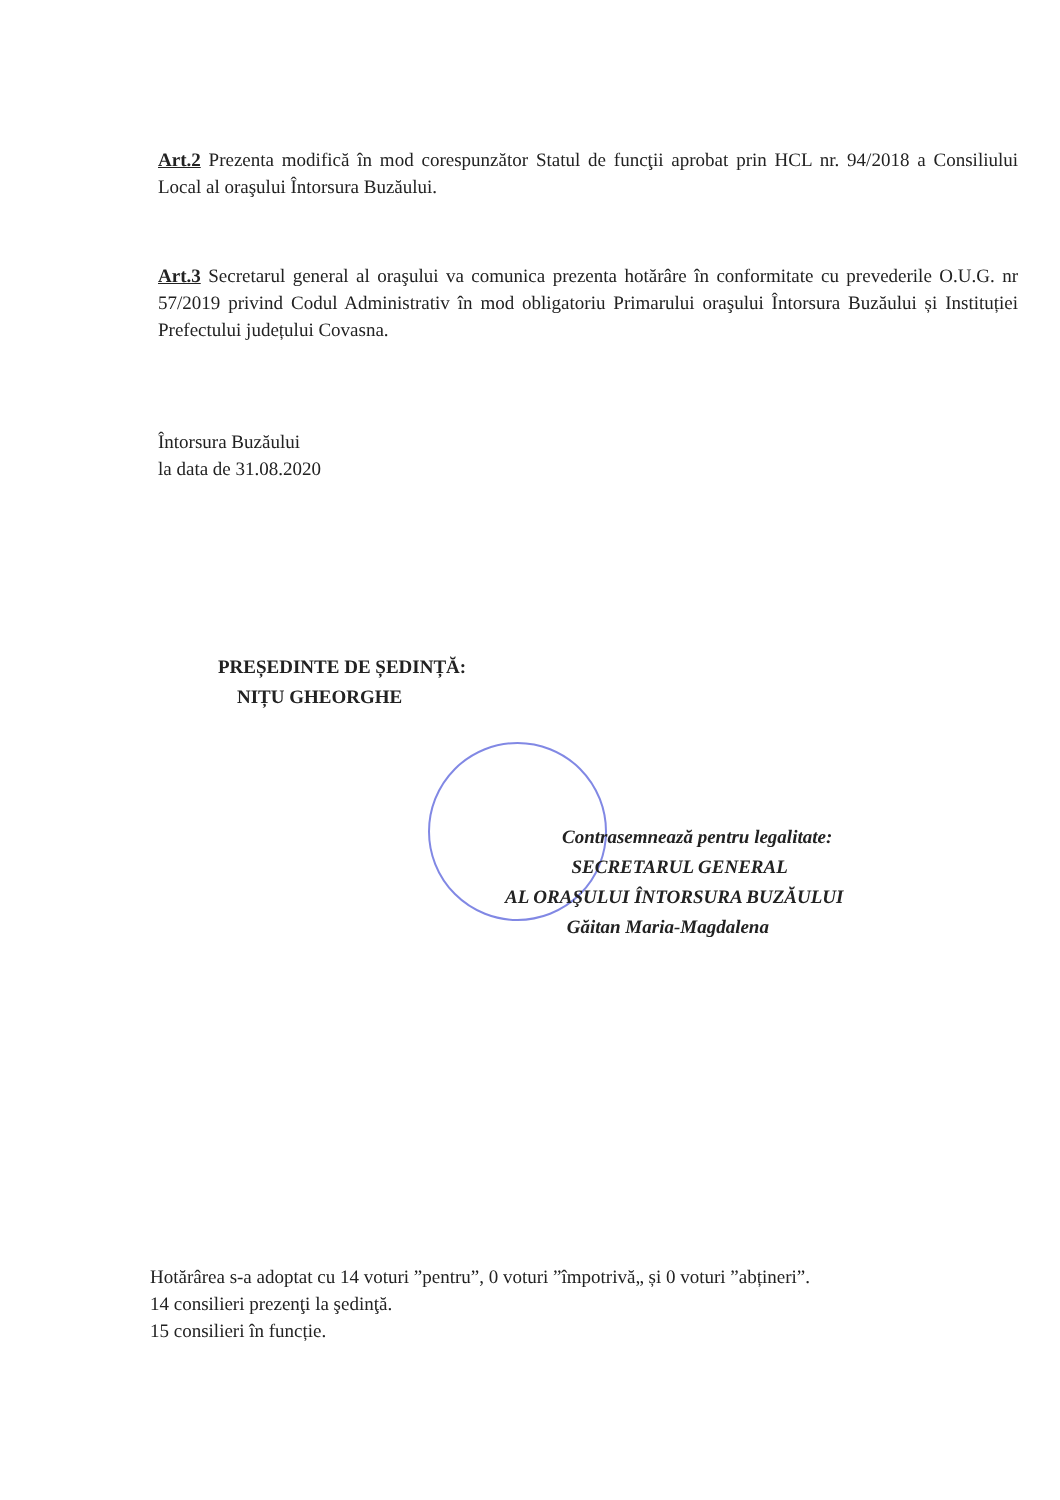Art.2 Prezenta modifică în mod corespunzător Statul de funcţii aprobat prin HCL nr. 94/2018 a Consiliului Local al oraşului Întorsura Buzăului.
Art.3 Secretarul general al oraşului va comunica prezenta hotărâre în conformitate cu prevederile O.U.G. nr 57/2019 privind Codul Administrativ în mod obligatoriu Primarului oraşului Întorsura Buzăului și Instituției Prefectului județului Covasna.
Întorsura Buzăului
la data de 31.08.2020
PREȘEDINTE DE ȘEDINȚĂ:
NIȚU GHEORGHE
Contrasemnează pentru legalitate:
SECRETARUL GENERAL
AL ORAŞULUI ÎNTORSURA BUZĂULUI
Găitan Maria-Magdalena
Hotărârea s-a adoptat cu 14 voturi ”pentru”, 0 voturi ”împotrivă„ și 0 voturi ”abțineri”.
14 consilieri prezenţi la şedinţă.
15 consilieri în funcție.